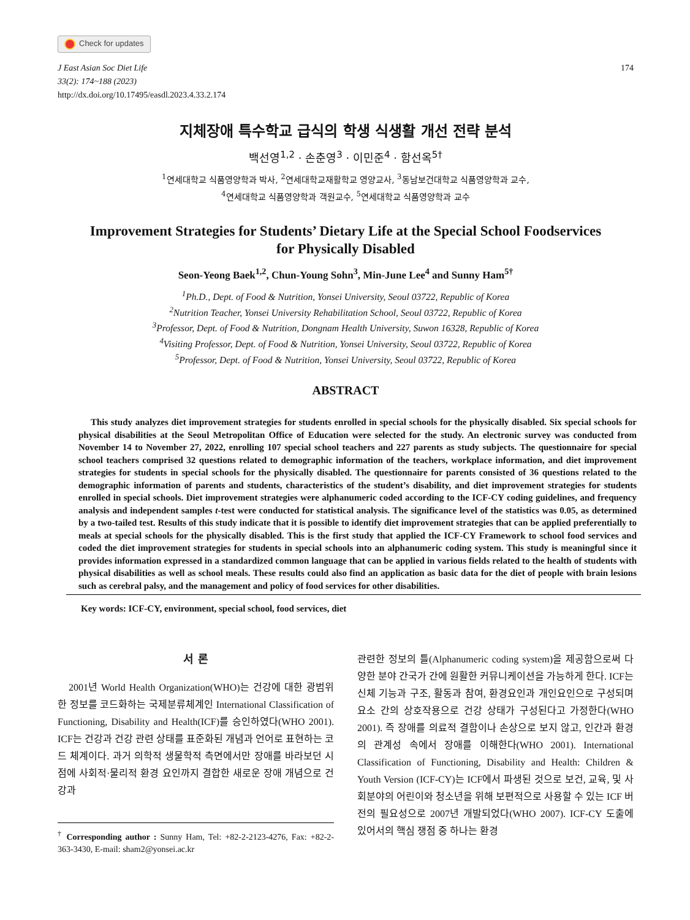Check for updates
J East Asian Soc Diet Life
33(2): 174~188 (2023)
http://dx.doi.org/10.17495/easdl.2023.4.33.2.174
174
지체장애 특수학교 급식의 학생 식생활 개선 전략 분석
백선영<sup>1,2</sup> · 손춘영<sup>3</sup> · 이민준<sup>4</sup> · 함선옥<sup>5†</sup>
<sup>1</sup> 연세대학교 식품영양학과 박사, <sup>2</sup>연세대학교재활학교 영양교사, <sup>3</sup>동남보건대학교 식품영양학과 교수,
<sup>4</sup> 연세대학교 식품영양학과 객원교수, <sup>5</sup>연세대학교 식품영양학과 교수
Improvement Strategies for Students’ Dietary Life at the Special School Foodservices
for Physically Disabled
Seon-Yeong Baek<sup>1,2</sup>, Chun-Young Sohn<sup>3</sup>, Min-June Lee<sup>4</sup> and Sunny Ham<sup>5†</sup>
<sup>1</sup> Ph.D., Dept. of Food & Nutrition, Yonsei University, Seoul 03722, Republic of Korea
<sup>2</sup> Nutrition Teacher, Yonsei University Rehabilitation School, Seoul 03722, Republic of Korea
<sup>3</sup> Professor, Dept. of Food & Nutrition, Dongnam Health University, Suwon 16328, Republic of Korea
<sup>4</sup> Visiting Professor, Dept. of Food & Nutrition, Yonsei University, Seoul 03722, Republic of Korea
<sup>5</sup> Professor, Dept. of Food & Nutrition, Yonsei University, Seoul 03722, Republic of Korea
ABSTRACT
This study analyzes diet improvement strategies for students enrolled in special schools for the physically disabled. Six special schools for physical disabilities at the Seoul Metropolitan Office of Education were selected for the study. An electronic survey was conducted from November 14 to November 27, 2022, enrolling 107 special school teachers and 227 parents as study subjects. The questionnaire for special school teachers comprised 32 questions related to demographic information of the teachers, workplace information, and diet improvement strategies for students in special schools for the physically disabled. The questionnaire for parents consisted of 36 questions related to the demographic information of parents and students, characteristics of the student’s disability, and diet improvement strategies for students enrolled in special schools. Diet improvement strategies were alphanumeric coded according to the ICF-CY coding guidelines, and frequency analysis and independent samples t-test were conducted for statistical analysis. The significance level of the statistics was 0.05, as determined by a two-tailed test. Results of this study indicate that it is possible to identify diet improvement strategies that can be applied preferentially to meals at special schools for the physically disabled. This is the first study that applied the ICF-CY Framework to school food services and coded the diet improvement strategies for students in special schools into an alphanumeric coding system. This study is meaningful since it provides information expressed in a standardized common language that can be applied in various fields related to the health of students with physical disabilities as well as school meals. These results could also find an application as basic data for the diet of people with brain lesions such as cerebral palsy, and the management and policy of food services for other disabilities.
Key words: ICF-CY, environment, special school, food services, diet
서 론
2001년 World Health Organization(WHO)는 건강에 대한 광범위한 정보를 코드화하는 국제분류체계인 International Classification of Functioning, Disability and Health(ICF)를 승인하였다(WHO 2001). ICF는 건강과 건강 관련 상태를 표준화된 개념과 언어로 표현하는 코드 체계이다. 과거 의학적 생물학적 측면에서만 장애를 바라보던 시점에 사회적·물리적 환경 요인까지 결합한 새로운 장애 개념으로 건강과
<sup>†</sup> Corresponding author : Sunny Ham, Tel: +82-2-2123-4276, Fax: +82-2-363-3430, E-mail: sham2@yonsei.ac.kr
관련한 정보의 틀(Alphanumeric coding system)을 제공함으로써 다양한 분야 간국가 간에 원활한 커뮤니케이션을 가능하게 한다. ICF는 신체 기능과 구조, 활동과 참여, 환경요인과 개인요인으로 구성되며 요소 간의 상호작용으로 건강 상태가 구성된다고 가정한다(WHO 2001). 즉 장애를 의료적 결함이나 손상으로 보지 않고, 인간과 환경의 관계성 속에서 장애를 이해한다(WHO 2001). International Classification of Functioning, Disability and Health: Children & Youth Version (ICF-CY)는 ICF에서 파생된 것으로 보건, 교육, 및 사회분야의 어린이와 청소년을 위해 보편적으로 사용할 수 있는 ICF 버전의 필요성으로 2007년 개발되었다(WHO 2007). ICF-CY 도출에 있어서의 핵심 쟁점 중 하나는 환경